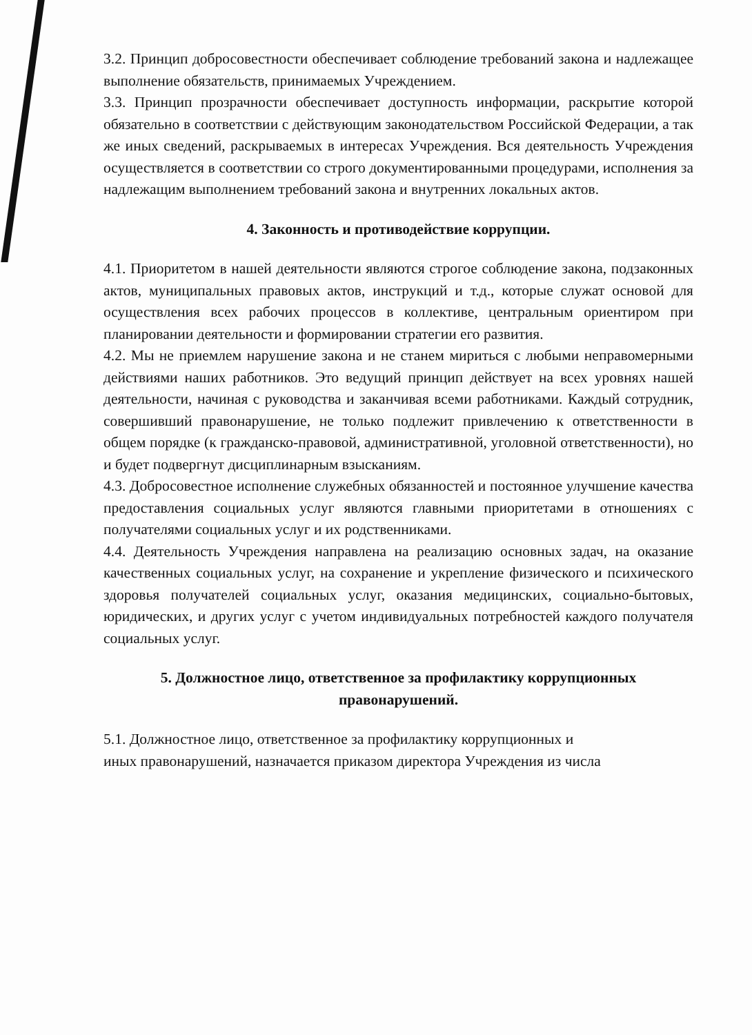3.2. Принцип добросовестности обеспечивает соблюдение требований закона и надлежащее выполнение обязательств, принимаемых Учреждением.
3.3. Принцип прозрачности обеспечивает доступность информации, раскрытие которой обязательно в соответствии с действующим законодательством Российской Федерации, а так же иных сведений, раскрываемых в интересах Учреждения. Вся деятельность Учреждения осуществляется в соответствии со строго документированными процедурами, исполнения за надлежащим выполнением требований закона и внутренних локальных актов.
4. Законность и противодействие коррупции.
4.1. Приоритетом в нашей деятельности являются строгое соблюдение закона, подзаконных актов, муниципальных правовых актов, инструкций и т.д., которые служат основой для осуществления всех рабочих процессов в коллективе, центральным ориентиром при планировании деятельности и формировании стратегии его развития.
4.2. Мы не приемлем нарушение закона и не станем мириться с любыми неправомерными действиями наших работников. Это ведущий принцип действует на всех уровнях нашей деятельности, начиная с руководства и заканчивая всеми работниками. Каждый сотрудник, совершивший правонарушение, не только подлежит привлечению к ответственности в общем порядке (к гражданско-правовой, административной, уголовной ответственности), но и будет подвергнут дисциплинарным взысканиям.
4.3. Добросовестное исполнение служебных обязанностей и постоянное улучшение качества предоставления социальных услуг являются главными приоритетами в отношениях с получателями социальных услуг и их родственниками.
4.4. Деятельность Учреждения направлена на реализацию основных задач, на оказание качественных социальных услуг, на сохранение и укрепление физического и психического здоровья получателей социальных услуг, оказания медицинских, социально-бытовых, юридических, и других услуг с учетом индивидуальных потребностей каждого получателя социальных услуг.
5. Должностное лицо, ответственное за профилактику коррупционных правонарушений.
5.1. Должностное лицо, ответственное за профилактику коррупционных и
иных правонарушений, назначается приказом директора Учреждения из числа